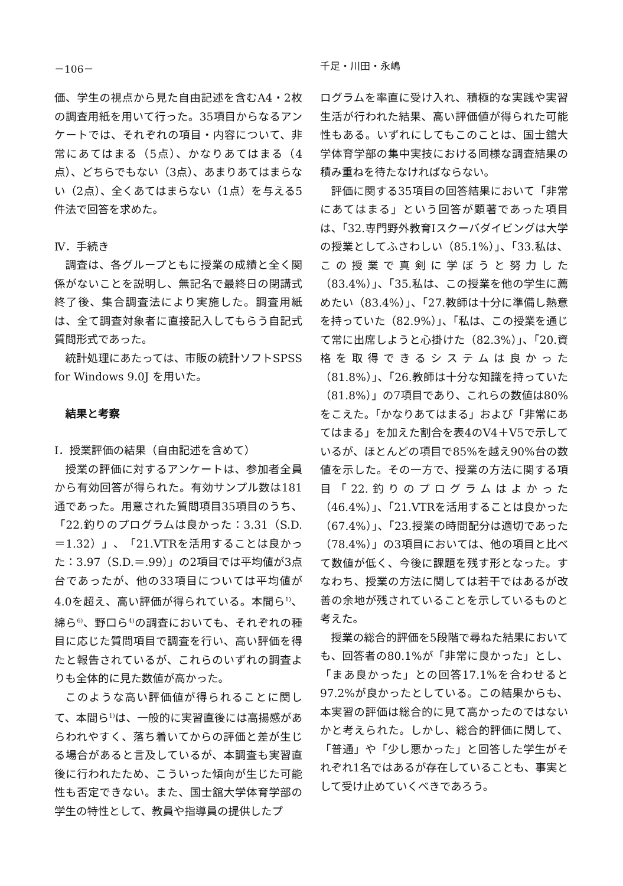－106－ 千足・川田・永嶋
価、学生の視点から見た自由記述を含むA4・2枚の調査用紙を用いて行った。35項目からなるアンケートでは、それぞれの項目・内容について、非常にあてはまる（5点）、かなりあてはまる（4点）、どちらでもない（3点）、あまりあてはまらない（2点）、全くあてはまらない（1点）を与える5件法で回答を求めた。
Ⅳ．手続き
調査は、各グループともに授業の成績と全く関係がないことを説明し、無記名で最終日の閉講式終了後、集合調査法により実施した。調査用紙は、全て調査対象者に直接記入してもらう自記式質問形式であった。
統計処理にあたっては、市販の統計ソフトSPSS for Windows 9.0J を用いた。
結果と考察
Ⅰ．授業評価の結果（自由記述を含めて）
授業の評価に対するアンケートは、参加者全員から有効回答が得られた。有効サンプル数は181通であった。用意された質問項目35項目のうち、「22.釣りのプログラムは良かった：3.31（S.D.＝1.32）」、「21.VTRを活用することは良かった：3.97（S.D.＝.99）」の2項目では平均値が3点台であったが、他の33項目については平均値が4.0を超え、高い評価が得られている。本間ら<sup>1)</sup>、綿ら<sup>6)</sup>、野口ら<sup>4)</sup>の調査においても、それぞれの種目に応じた質問項目で調査を行い、高い評価を得たと報告されているが、これらのいずれの調査よりも全体的に見た数値が高かった。
このような高い評価値が得られることに関して、本間ら<sup>1)</sup>は、一般的に実習直後には高揚感があらわれやすく、落ち着いてからの評価と差が生じる場合があると言及しているが、本調査も実習直後に行われたため、こういった傾向が生じた可能性も否定できない。また、国士舘大学体育学部の学生の特性として、教員や指導員の提供したプ
ログラムを率直に受け入れ、積極的な実践や実習生活が行われた結果、高い評価値が得られた可能性もある。いずれにしてもこのことは、国士舘大学体育学部の集中実技における同様な調査結果の積み重ねを待たなければならない。
評価に関する35項目の回答結果において「非常にあてはまる」という回答が顕著であった項目は、「32.専門野外教育Ⅰスクーバダイビングは大学の授業としてふさわしい（85.1%）」、「33.私は、この授業で真剣に学ぼうと努力した（83.4%）」、「35.私は、この授業を他の学生に薦めたい（83.4%）」、「27.教師は十分に準備し熱意を持っていた（82.9%）」、「私は、この授業を通じて常に出席しようと心掛けた（82.3%）」、「20.資格を取得できるシステムは良かった（81.8%）」、「26.教師は十分な知識を持っていた（81.8%）」の7項目であり、これらの数値は80%をこえた。「かなりあてはまる」および「非常にあてはまる」を加えた割合を表4のV4＋V5で示しているが、ほとんどの項目で85%を越え90%台の数値を示した。その一方で、授業の方法に関する項目「22.釣りのプログラムはよかった（46.4%）」、「21.VTRを活用することは良かった（67.4%）」、「23.授業の時間配分は適切であった（78.4%）」の3項目においては、他の項目と比べて数値が低く、今後に課題を残す形となった。すなわち、授業の方法に関しては若干ではあるが改善の余地が残されていることを示しているものと考えた。
授業の総合的評価を5段階で尋ねた結果においても、回答者の80.1%が「非常に良かった」とし、「まあ良かった」との回答17.1%を合わせると97.2%が良かったとしている。この結果からも、本実習の評価は総合的に見て高かったのではないかと考えられた。しかし、総合的評価に関して、「普通」や「少し悪かった」と回答した学生がそれぞれ1名ではあるが存在していることも、事実として受け止めていくべきであろう。